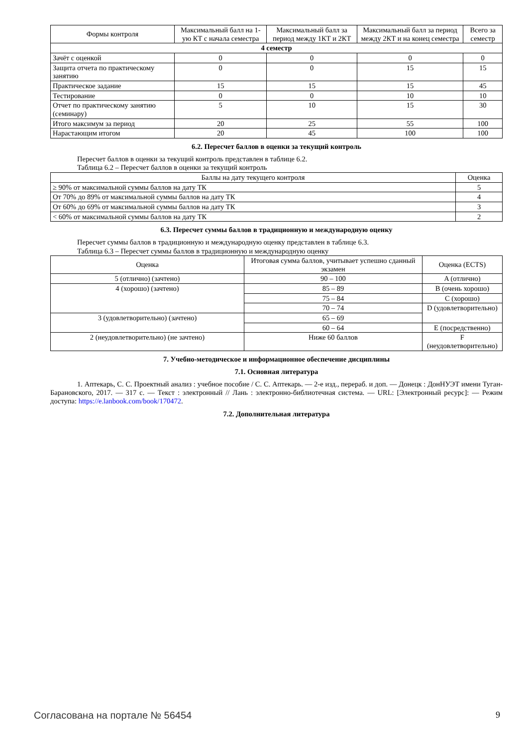| Формы контроля | Максимальный балл на 1-ую КТ с начала семестра | Максимальный балл за период между 1КТ и 2КТ | Максимальный балл за период между 2КТ и на конец семестра | Всего за семестр |
| --- | --- | --- | --- | --- |
| 4 семестр | | | | |
| Зачёт с оценкой | 0 | 0 | 0 | 0 |
| Защита отчета по практическому занятию | 0 | 0 | 15 | 15 |
| Практическое задание | 15 | 15 | 15 | 45 |
| Тестирование | 0 | 0 | 10 | 10 |
| Отчет по практическому занятию (семинару) | 5 | 10 | 15 | 30 |
| Итого максимум за период | 20 | 25 | 55 | 100 |
| Нарастающим итогом | 20 | 45 | 100 | 100 |
6.2. Пересчет баллов в оценки за текущий контроль
Пересчет баллов в оценки за текущий контроль представлен в таблице 6.2.
Таблица 6.2 – Пересчет баллов в оценки за текущий контроль
| Баллы на дату текущего контроля | Оценка |
| --- | --- |
| ≥ 90% от максимальной суммы баллов на дату ТК | 5 |
| От 70% до 89% от максимальной суммы баллов на дату ТК | 4 |
| От 60% до 69% от максимальной суммы баллов на дату ТК | 3 |
| < 60% от максимальной суммы баллов на дату ТК | 2 |
6.3. Пересчет суммы баллов в традиционную и международную оценку
Пересчет суммы баллов в традиционную и международную оценку представлен в таблице 6.3.
Таблица 6.3 – Пересчет суммы баллов в традиционную и международную оценку
| Оценка | Итоговая сумма баллов, учитывает успешно сданный экзамен | Оценка (ECTS) |
| --- | --- | --- |
| 5 (отлично) (зачтено) | 90 – 100 | A (отлично) |
| 4 (хорошо) (зачтено) | 85 – 89 | B (очень хорошо) |
| | 75 – 84 | C (хорошо) |
| | 70 – 74 | D (удовлетворительно) |
| 3 (удовлетворительно) (зачтено) | 65 – 69 | |
| | 60 – 64 | E (посредственно) |
| 2 (неудовлетворительно) (не зачтено) | Ниже 60 баллов | F (неудовлетворительно) |
7. Учебно-методическое и информационное обеспечение дисциплины
7.1. Основная литература
1. Аптекарь, С. С. Проектный анализ : учебное пособие / С. С. Аптекарь. — 2-е изд., перераб. и доп. — Донецк : ДонНУЭТ имени Туган-Барановского, 2017. — 317 с. — Текст : электронный // Лань : электронно-библиотечная система. — URL: [Электронный ресурс]: — Режим доступа: https://e.lanbook.com/book/170472.
7.2. Дополнительная литература
Согласована на портале № 56454 9